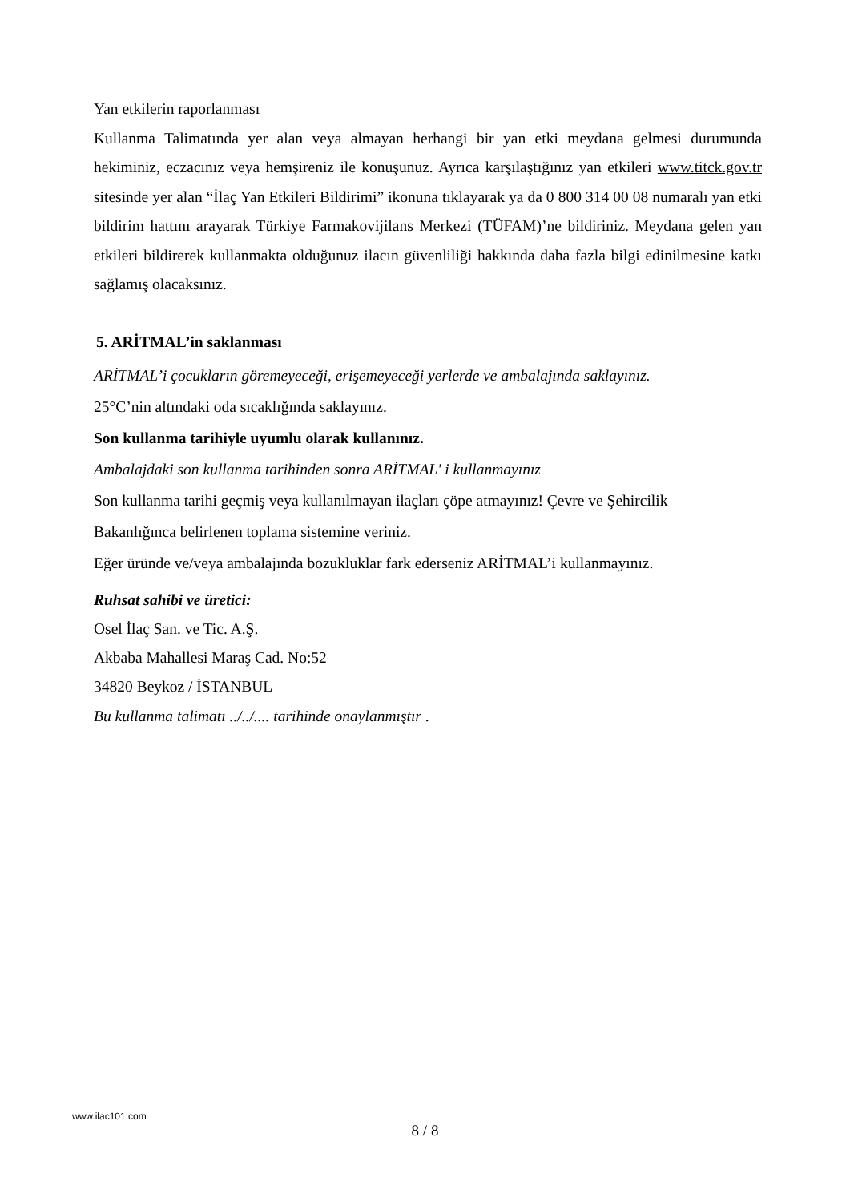Yan etkilerin raporlanması
Kullanma Talimatında yer alan veya almayan herhangi bir yan etki meydana gelmesi durumunda hekiminiz, eczacınız veya hemşireniz ile konuşunuz. Ayrıca karşılaştığınız yan etkileri www.titck.gov.tr sitesinde yer alan “İlaç Yan Etkileri Bildirimi” ikonuna tıklayarak ya da 0 800 314 00 08 numaralı yan etki bildirim hattını arayarak Türkiye Farmakovijilans Merkezi (TÜFAM)’ne bildiriniz. Meydana gelen yan etkileri bildirerek kullanmakta olduğunuz ilacın güvenliliği hakkında daha fazla bilgi edinilmesine katkı sağlamış olacaksınız.
5. ARİTMAL’in saklanması
ARİTMAL’i çocukların göremeyeceği, erişemeyeceği yerlerde ve ambalajında saklayınız.
25°C’nin altındaki oda sıcaklığında saklayınız.
Son kullanma tarihiyle uyumlu olarak kullanınız.
Ambalajdaki son kullanma tarihinden sonra ARİTMAL' i kullanmayınız
Son kullanma tarihi geçmiş veya kullanılmayan ilaçları çöpe atmayınız! Çevre ve Şehircilik
Bakanlığınca belirlenen toplama sistemine veriniz.
Eğer üründe ve/veya ambalajında bozukluklar fark ederseniz ARİTMAL’i kullanmayınız.
Ruhsat sahibi ve üretici:
Osel İlaç San. ve Tic. A.Ş.
Akbaba Mahallesi Maraş Cad. No:52
34820 Beykoz / İSTANBUL
Bu kullanma talimatı ../../.... tarihinde onaylanmıştır .
www.ilac101.com
8 / 8